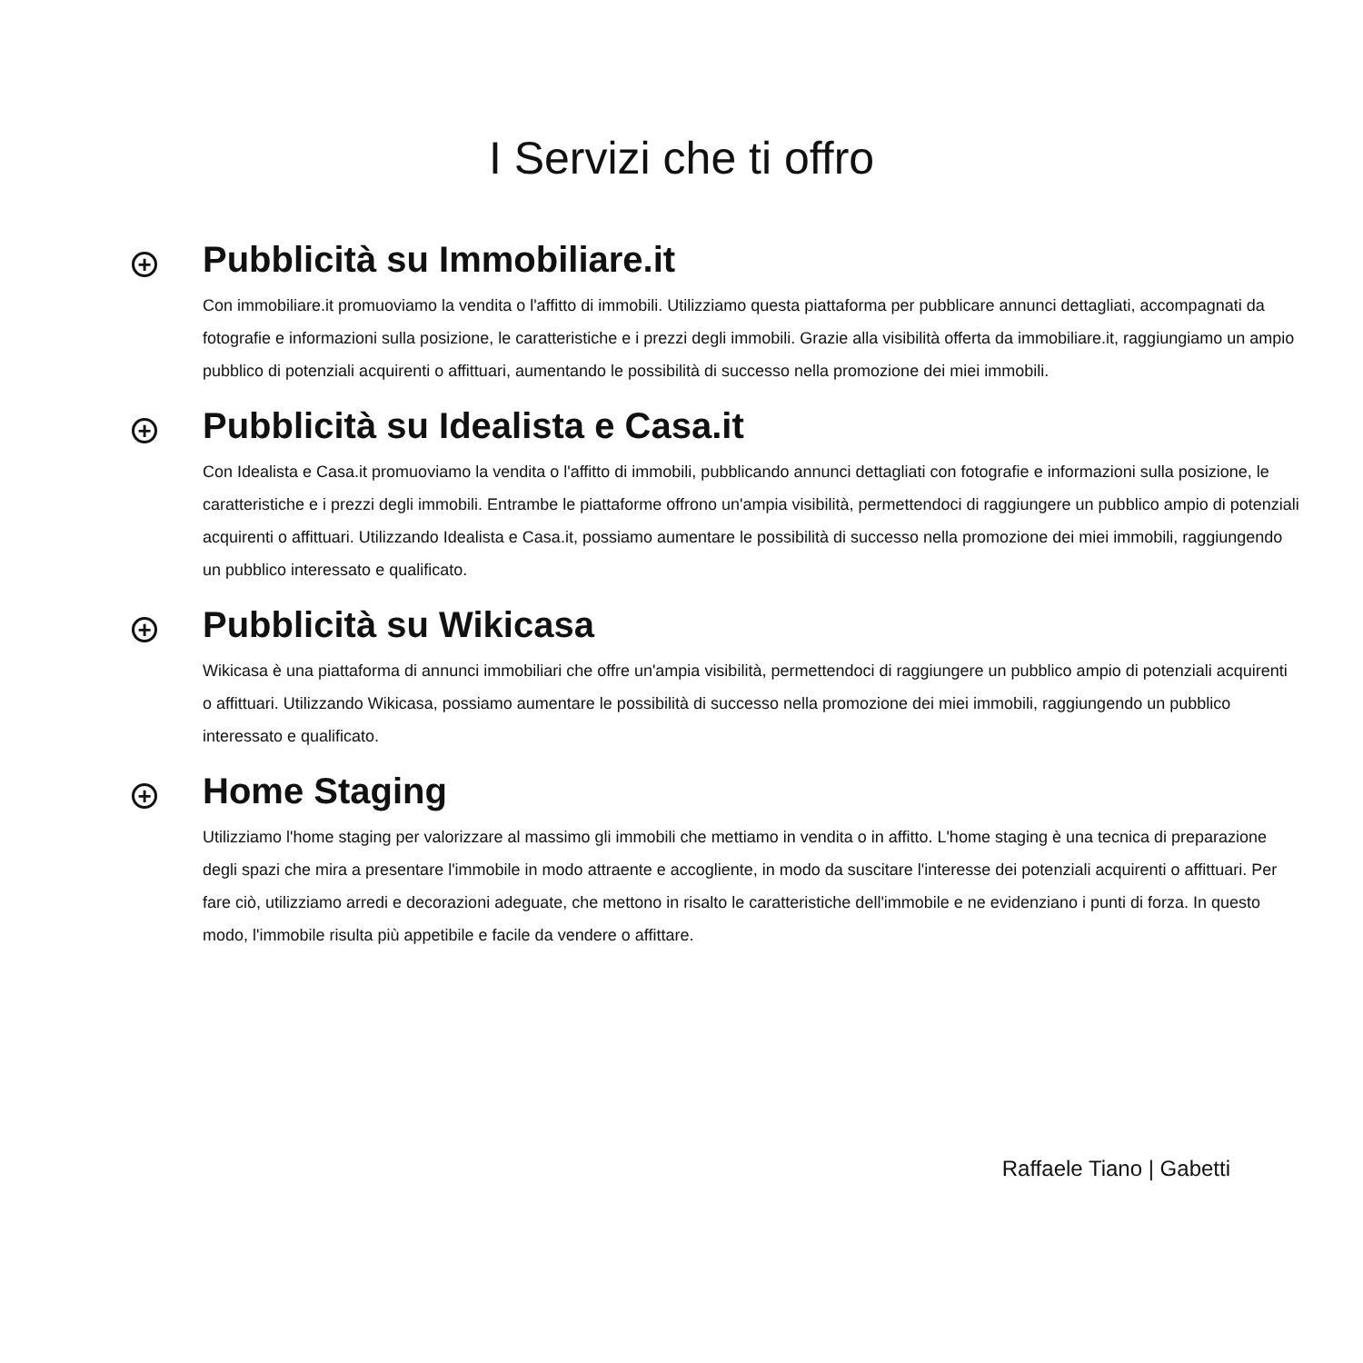I Servizi che ti offro
+
Pubblicità su Immobiliare.it
Con immobiliare.it promuoviamo la vendita o l'affitto di immobili. Utilizziamo questa piattaforma per pubblicare annunci dettagliati, accompagnati da fotografie e informazioni sulla posizione, le caratteristiche e i prezzi degli immobili. Grazie alla visibilità offerta da immobiliare.it, raggiungiamo un ampio pubblico di potenziali acquirenti o affittuari, aumentando le possibilità di successo nella promozione dei miei immobili.
+
Pubblicità su Idealista e Casa.it
Con Idealista e Casa.it promuoviamo la vendita o l'affitto di immobili, pubblicando annunci dettagliati con fotografie e informazioni sulla posizione, le caratteristiche e i prezzi degli immobili. Entrambe le piattaforme offrono un'ampia visibilità, permettendoci di raggiungere un pubblico ampio di potenziali acquirenti o affittuari. Utilizzando Idealista e Casa.it, possiamo aumentare le possibilità di successo nella promozione dei miei immobili, raggiungendo un pubblico interessato e qualificato.
+
Pubblicità su Wikicasa
Wikicasa è una piattaforma di annunci immobiliari che offre un'ampia visibilità, permettendoci di raggiungere un pubblico ampio di potenziali acquirenti o affittuari. Utilizzando Wikicasa, possiamo aumentare le possibilità di successo nella promozione dei miei immobili, raggiungendo un pubblico interessato e qualificato.
+
Home Staging
Utilizziamo l'home staging per valorizzare al massimo gli immobili che mettiamo in vendita o in affitto. L'home staging è una tecnica di preparazione degli spazi che mira a presentare l'immobile in modo attraente e accogliente, in modo da suscitare l'interesse dei potenziali acquirenti o affittuari. Per fare ciò, utilizziamo arredi e decorazioni adeguate, che mettono in risalto le caratteristiche dell'immobile e ne evidenziano i punti di forza. In questo modo, l'immobile risulta più appetibile e facile da vendere o affittare.
Raffaele Tiano | Gabetti